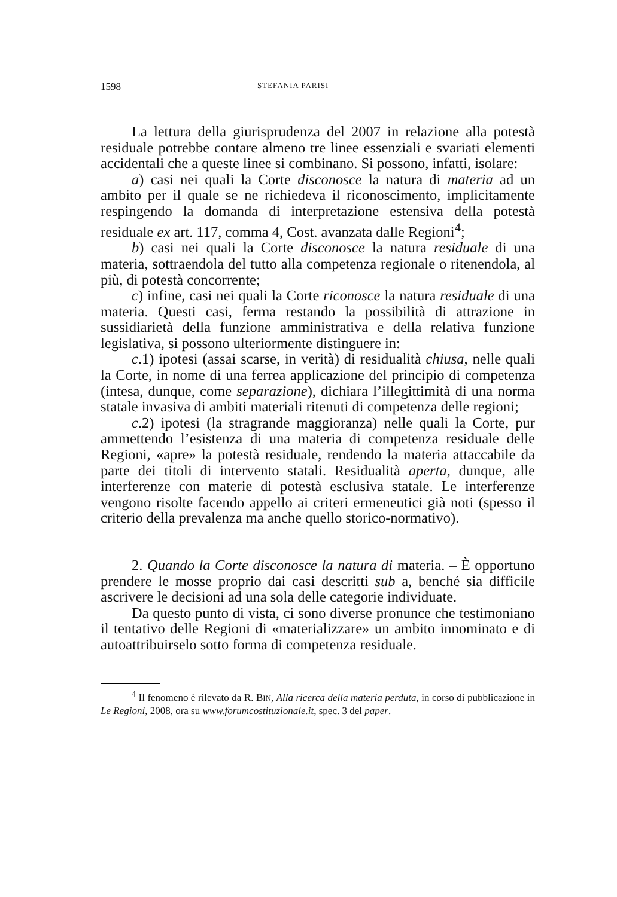1598 STEFANIA PARISI
La lettura della giurisprudenza del 2007 in relazione alla potestà residuale potrebbe contare almeno tre linee essenziali e svariati elementi accidentali che a queste linee si combinano. Si possono, infatti, isolare:
a) casi nei quali la Corte disconosce la natura di materia ad un ambito per il quale se ne richiedeva il riconoscimento, implicitamente respingendo la domanda di interpretazione estensiva della potestà residuale ex art. 117, comma 4, Cost. avanzata dalle Regioni<sup>4</sup>;
b) casi nei quali la Corte disconosce la natura residuale di una materia, sottraendola del tutto alla competenza regionale o ritenendola, al più, di potestà concorrente;
c) infine, casi nei quali la Corte riconosce la natura residuale di una materia. Questi casi, ferma restando la possibilità di attrazione in sussidiarietà della funzione amministrativa e della relativa funzione legislativa, si possono ulteriormente distinguere in:
c.1) ipotesi (assai scarse, in verità) di residualità chiusa, nelle quali la Corte, in nome di una ferrea applicazione del principio di competenza (intesa, dunque, come separazione), dichiara l’illegittimità di una norma statale invasiva di ambiti materiali ritenuti di competenza delle regioni;
c.2) ipotesi (la stragrande maggioranza) nelle quali la Corte, pur ammettendo l’esistenza di una materia di competenza residuale delle Regioni, «apre» la potestà residuale, rendendo la materia attaccabile da parte dei titoli di intervento statali. Residualità aperta, dunque, alle interferenze con materie di potestà esclusiva statale. Le interferenze vengono risolte facendo appello ai criteri ermeneutici già noti (spesso il criterio della prevalenza ma anche quello storico-normativo).
2. Quando la Corte disconosce la natura di materia. – È opportuno prendere le mosse proprio dai casi descritti sub a, benché sia difficile ascrivere le decisioni ad una sola delle categorie individuate.
Da questo punto di vista, ci sono diverse pronunce che testimoniano il tentativo delle Regioni di «materializzare» un ambito innominato e di autoattribuirselo sotto forma di competenza residuale.
<sup>4</sup> Il fenomeno è rilevato da R. BIN, Alla ricerca della materia perduta, in corso di pubblicazione in Le Regioni, 2008, ora su www.forumcostituzionale.it, spec. 3 del paper.